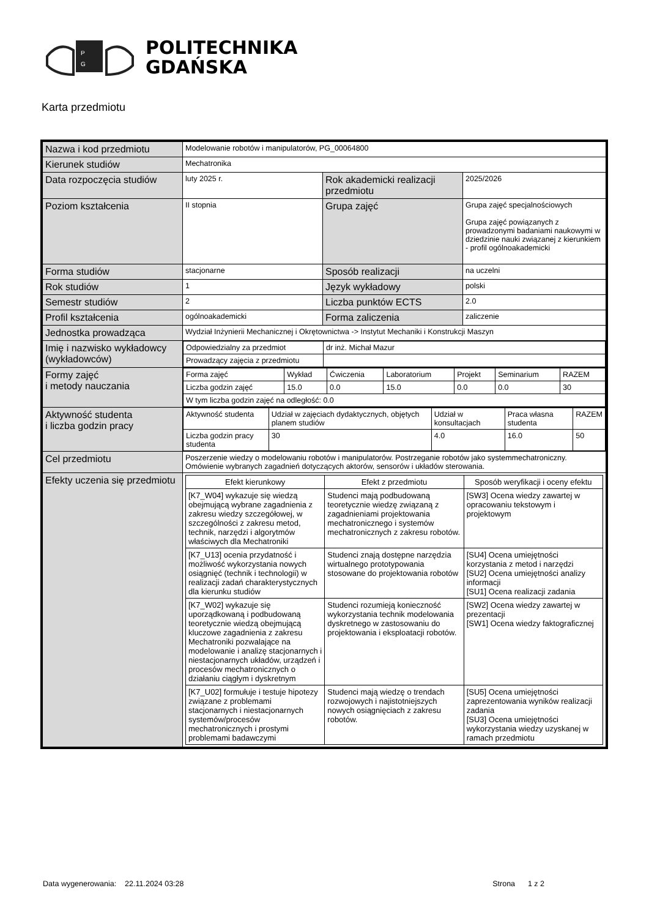P
G
POLITECHNIKA
GDAŃSKA
Karta przedmiotu
| Nazwa i kod przedmiotu | Modelowanie robotów i manipulatorów, PG_00064800 | | |
| Kierunek studiów | Mechatronika | | |
| Data rozpoczęcia studiów | luty 2025 r. | Rok akademicki realizacji przedmiotu | 2025/2026 |
| Poziom kształcenia | II stopnia | Grupa zajęć | Grupa zajęć specjalnościowych Grupa zajęć powiązanych z prowadzonymi badaniami naukowymi w dziedzinie nauki związanej z kierunkiem - profil ogólnoakademicki |
| Forma studiów | stacjonarne | Sposób realizacji | na uczelni |
| Rok studiów | 1 | Język wykładowy | polski |
| Semestr studiów | 2 | Liczba punktów ECTS | 2.0 |
| Profil kształcenia | ogólnoakademicki | Forma zaliczenia | zaliczenie |
| Jednostka prowadząca | Wydział Inżynierii Mechanicznej i Okrętownictwa -> Instytut Mechaniki i Konstrukcji Maszyn | | |
| Imię i nazwisko wykładowcy (wykładowców) | / Odpowiedzialny za przedmiot / dr inż. Michał Mazur / / Prowadzący zajęcia z przedmiotu / / | | |
| Formy zajęć i metody nauczania | / Forma zajęć / Wykład / Ćwiczenia / Laboratorium / Projekt / Seminarium / RAZEM / / Liczba godzin zajęć / 15.0 / 0.0 / 15.0 / 0.0 / 0.0 / 30 / / W tym liczba godzin zajęć na odległość: 0.0 / / / / / / / | | |
| Aktywność studenta i liczba godzin pracy | / Aktywność studenta / Udział w zajęciach dydaktycznych, objętych planem studiów / Udział w konsultacjach / Praca własna studenta / RAZEM / / Liczba godzin pracy studenta / 30 / 4.0 / 16.0 / 50 / | | |
| Cel przedmiotu | Poszerzenie wiedzy o modelowaniu robotów i manipulatorów. Postrzeganie robotów jako systemmechatroniczny. Omówienie wybranych zagadnień dotyczących aktorów, sensorów i układów sterowania. | | |
| Efekty uczenia się przedmiotu | / Efekt kierunkowy / Efekt z przedmiotu / Sposób weryfikacji i oceny efektu / / [K7_W04] wykazuje się wiedzą obejmującą wybrane zagadnienia z zakresu wiedzy szczegółowej, w szczególności z zakresu metod, technik, narzędzi i algorytmów właściwych dla Mechatroniki / Studenci mają podbudowaną teoretycznie wiedzę związaną z zagadnieniami projektowania mechatronicznego i systemów mechatronicznych z zakresu robotów. / [SW3] Ocena wiedzy zawartej w opracowaniu tekstowym i projektowym / / [K7_U13] ocenia przydatność i możliwość wykorzystania nowych osiągnięć (technik i technologii) w realizacji zadań charakterystycznych dla kierunku studiów / Studenci znają dostępne narzędzia wirtualnego prototypowania stosowane do projektowania robotów / [SU4] Ocena umiejętności korzystania z metod i narzędzi [SU2] Ocena umiejętności analizy informacji [SU1] Ocena realizacji zadania / / [K7_W02] wykazuje się uporządkowaną i podbudowaną teoretycznie wiedzą obejmującą kluczowe zagadnienia z zakresu Mechatroniki pozwalające na modelowanie i analizę stacjonarnych i niestacjonarnych układów, urządzeń i procesów mechatronicznych o działaniu ciągłym i dyskretnym / Studenci rozumieją konieczność wykorzystania technik modelowania dyskretnego w zastosowaniu do projektowania i eksploatacji robotów. / [SW2] Ocena wiedzy zawartej w prezentacji [SW1] Ocena wiedzy faktograficznej / / [K7_U02] formułuje i testuje hipotezy związane z problemami stacjonarnych i niestacjonarnych systemów/procesów mechatronicznych i prostymi problemami badawczymi / Studenci mają wiedzę o trendach rozwojowych i najistotniejszych nowych osiągnięciach z zakresu robotów. / [SU5] Ocena umiejętności zaprezentowania wyników realizacji zadania [SU3] Ocena umiejętności wykorzystania wiedzy uzyskanej w ramach przedmiotu / | | |
Data wygenerowania: 22.11.2024 03:28 Strona 1 z 2